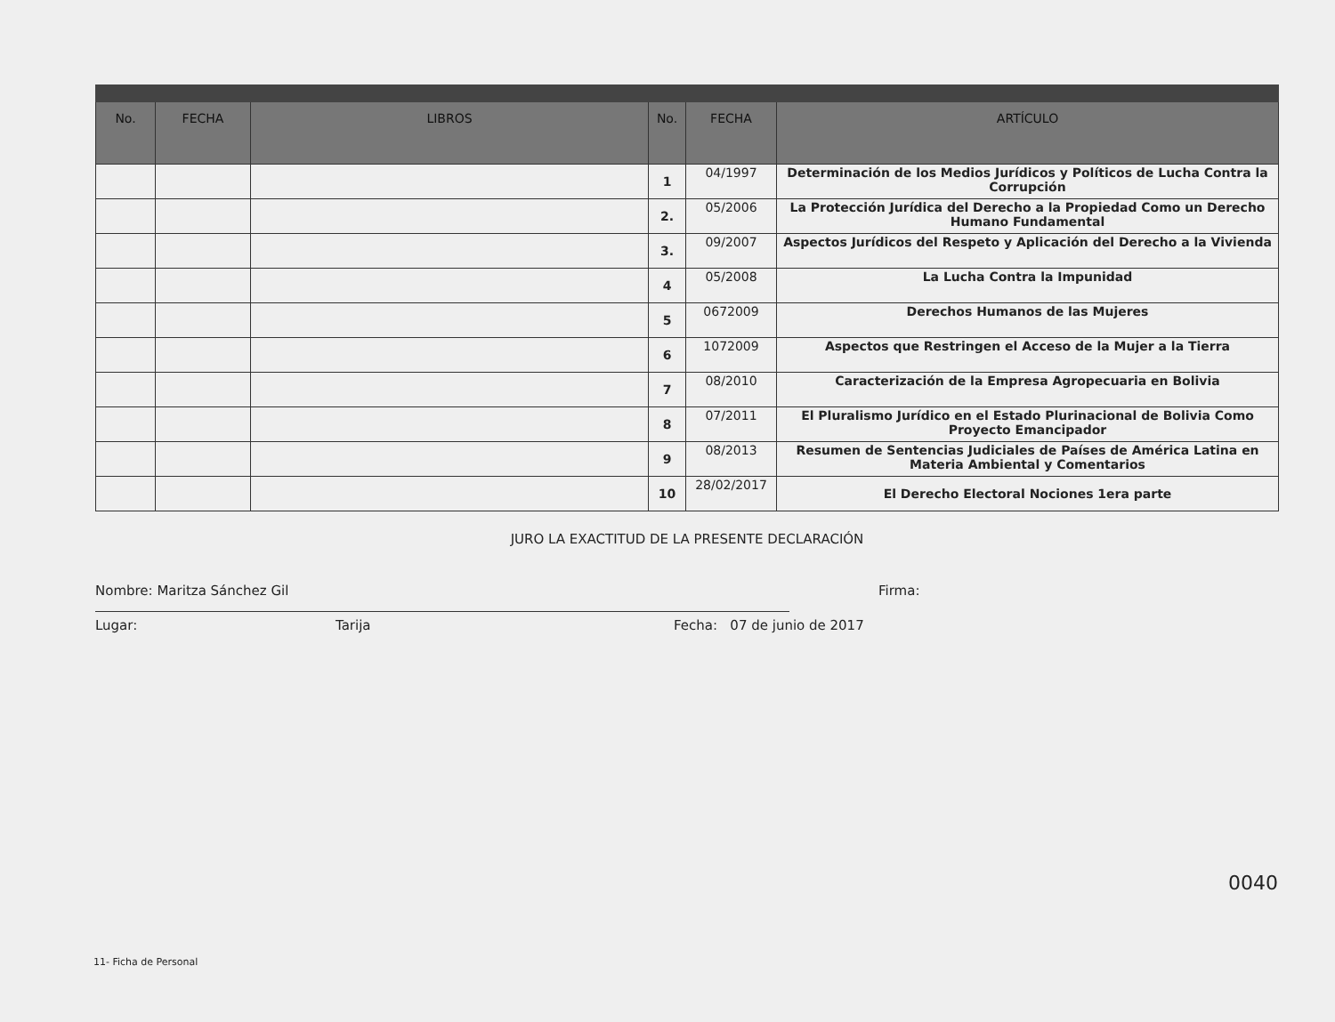| No. | FECHA | LIBROS | No. | FECHA | ARTÍCULO |
| --- | --- | --- | --- | --- | --- |
| | | | 1 | 04/1997 | Determinación de los Medios Jurídicos y Políticos de Lucha Contra la Corrupción |
| | | | 2. | 05/2006 | La Protección Jurídica del Derecho a la Propiedad Como un Derecho Humano Fundamental |
| | | | 3. | 09/2007 | Aspectos Jurídicos del Respeto y Aplicación del Derecho a la Vivienda |
| | | | 4 | 05/2008 | La Lucha Contra la Impunidad |
| | | | 5 | 0672009 | Derechos Humanos de las Mujeres |
| | | | 6 | 1072009 | Aspectos que Restringen el Acceso de la Mujer a la Tierra |
| | | | 7 | 08/2010 | Caracterización de la Empresa Agropecuaria en Bolivia |
| | | | 8 | 07/2011 | El Pluralismo Jurídico en el Estado Plurinacional de Bolivia Como Proyecto Emancipador |
| | | | 9 | 08/2013 | Resumen de Sentencias Judiciales de Países de América Latina en Materia Ambiental y Comentarios |
| | | | 10 | 28/02/2017 | El Derecho Electoral Nociones 1era parte |
JURO LA EXACTITUD DE LA PRESENTE DECLARACIÓN
Nombre: Maritza Sánchez Gil Firma:
Lugar: Tarija Fecha: 07 de junio de 2017
0040
11- Ficha de Personal